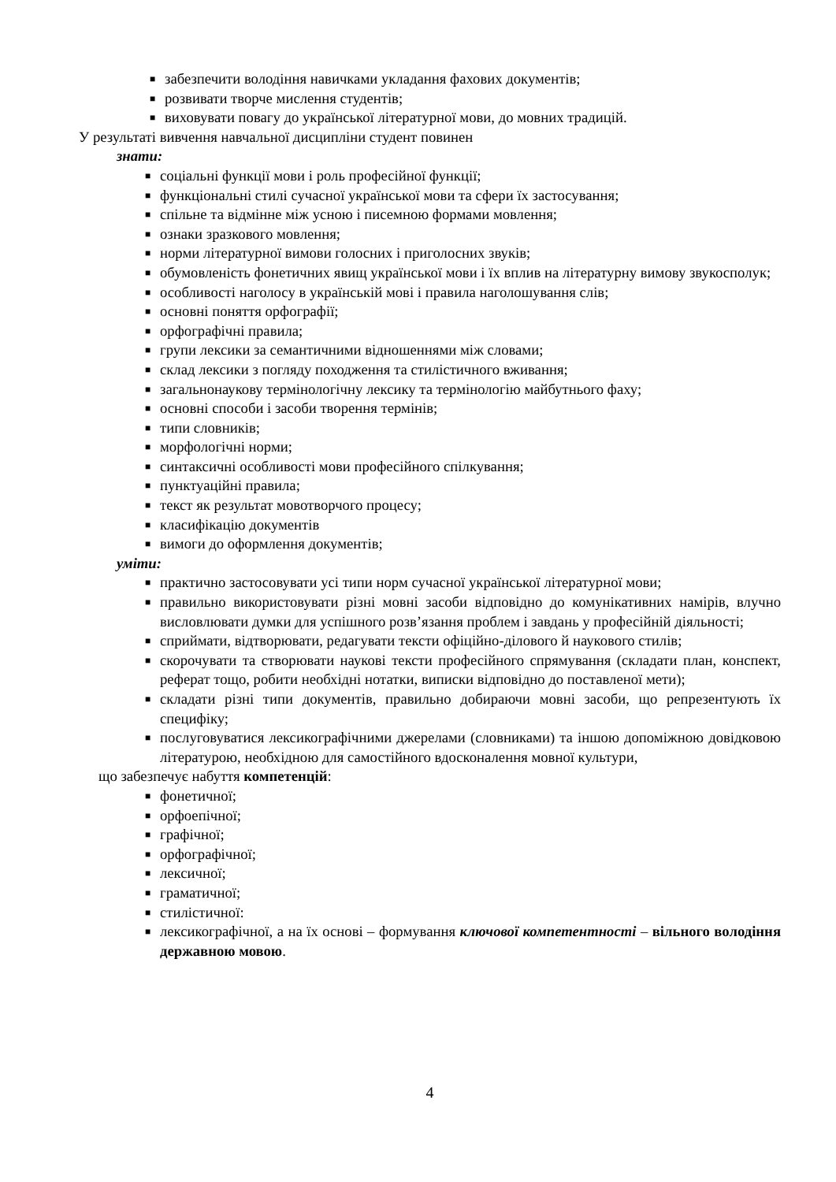■ забезпечити володіння навичками укладання фахових документів;
■ розвивати творче мислення студентів;
■ виховувати повагу до української літературної мови, до мовних традицій.
У результаті вивчення навчальної дисципліни студент повинен
знати:
■ соціальні функції мови і роль професійної функції;
■ функціональні стилі сучасної української мови та сфери їх застосування;
■ спільне та відмінне між усною і писемною формами мовлення;
■ ознаки зразкового мовлення;
■ норми літературної вимови голосних і приголосних звуків;
■ обумовленість фонетичних явищ української мови і їх вплив на літературну вимову звукосполук;
■ особливості наголосу в українській мові і правила наголошування слів;
■ основні поняття орфографії;
■ орфографічні правила;
■ групи лексики за семантичними відношеннями між словами;
■ склад лексики з погляду походження та стилістичного вживання;
■ загальнонаукову термінологічну лексику та термінологію майбутнього фаху;
■ основні способи і засоби творення термінів;
■ типи словників;
■ морфологічні норми;
■ синтаксичні особливості мови професійного спілкування;
■ пунктуаційні правила;
■ текст як результат мовотворчого процесу;
■ класифікацію документів
■ вимоги до оформлення документів;
уміти:
■ практично застосовувати усі типи норм сучасної української літературної мови;
■ правильно використовувати різні мовні засоби відповідно до комунікативних намірів, влучно висловлювати думки для успішного розв’язання проблем і завдань у професійній діяльності;
■ сприймати, відтворювати, редагувати тексти офіційно-ділового й наукового стилів;
■ скорочувати та створювати наукові тексти професійного спрямування (складати план, конспект, реферат тощо, робити необхідні нотатки, виписки відповідно до поставленої мети);
■ складати різні типи документів, правильно добираючи мовні засоби, що репрезентують їх специфіку;
■ послуговуватися лексикографічними джерелами (словниками) та іншою допоміжною довідковою літературою, необхідною для самостійного вдосконалення мовної культури,
що забезпечує набуття компетенцій:
■ фонетичної;
■ орфоепічної;
■ графічної;
■ орфографічної;
■ лексичної;
■ граматичної;
■ стилістичної:
■ лексикографічної, а на їх основі – формування ключової компетентності – вільного володіння державною мовою.
4